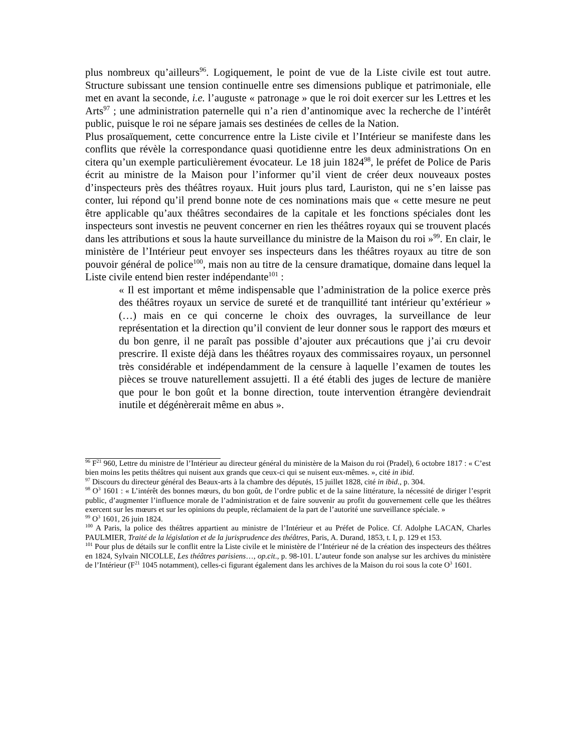plus nombreux qu’ailleurs<sup>96</sup>. Logiquement, le point de vue de la Liste civile est tout autre. Structure subissant une tension continuelle entre ses dimensions publique et patrimoniale, elle met en avant la seconde, i.e. l’auguste « patronage » que le roi doit exercer sur les Lettres et les Arts<sup>97</sup> ; une administration paternelle qui n’a rien d’antinomique avec la recherche de l’intérêt public, puisque le roi ne sépare jamais ses destinées de celles de la Nation.
Plus prosaïquement, cette concurrence entre la Liste civile et l’Intérieur se manifeste dans les conflits que révèle la correspondance quasi quotidienne entre les deux administrations On en citera qu’un exemple particulièrement évocateur. Le 18 juin 1824<sup>98</sup>, le préfet de Police de Paris écrit au ministre de la Maison pour l’informer qu’il vient de créer deux nouveaux postes d’inspecteurs près des théâtres royaux. Huit jours plus tard, Lauriston, qui ne s’en laisse pas conter, lui répond qu’il prend bonne note de ces nominations mais que « cette mesure ne peut être applicable qu’aux théâtres secondaires de la capitale et les fonctions spéciales dont les inspecteurs sont investis ne peuvent concerner en rien les théâtres royaux qui se trouvent placés dans les attributions et sous la haute surveillance du ministre de la Maison du roi »<sup>99</sup>. En clair, le ministère de l’Intérieur peut envoyer ses inspecteurs dans les théâtres royaux au titre de son pouvoir général de police<sup>100</sup>, mais non au titre de la censure dramatique, domaine dans lequel la Liste civile entend bien rester indépendante<sup>101</sup> :
« Il est important et même indispensable que l’administration de la police exerce près des théâtres royaux un service de sureté et de tranquillité tant intérieur qu’extérieur » (…) mais en ce qui concerne le choix des ouvrages, la surveillance de leur représentation et la direction qu’il convient de leur donner sous le rapport des mœurs et du bon genre, il ne paraît pas possible d’ajouter aux précautions que j’ai cru devoir prescrire. Il existe déjà dans les théâtres royaux des commissaires royaux, un personnel très considérable et indépendamment de la censure à laquelle l’examen de toutes les pièces se trouve naturellement assujetti. Il a été établi des juges de lecture de manière que pour le bon goût et la bonne direction, toute intervention étrangère deviendrait inutile et dégénèrerait même en abus ».
<sup>96</sup> F<sup>21</sup> 960, Lettre du ministre de l’Intérieur au directeur général du ministère de la Maison du roi (Pradel), 6 octobre 1817 : « C’est bien moins les petits théâtres qui nuisent aux grands que ceux-ci qui se nuisent eux-mêmes. », cité in ibid.
<sup>97</sup> Discours du directeur général des Beaux-arts à la chambre des députés, 15 juillet 1828, cité in ibid., p. 304.
<sup>98</sup> O<sup>3</sup> 1601 : « L’intérêt des bonnes mœurs, du bon goût, de l’ordre public et de la saine littérature, la nécessité de diriger l’esprit public, d’augmenter l’influence morale de l’administration et de faire souvenir au profit du gouvernement celle que les théâtres exercent sur les mœurs et sur les opinions du peuple, réclamaient de la part de l’autorité une surveillance spéciale. »
<sup>99</sup> O<sup>3</sup> 1601, 26 juin 1824.
<sup>100</sup> A Paris, la police des théâtres appartient au ministre de l’Intérieur et au Préfet de Police. Cf. Adolphe LACAN, Charles PAULMIER, Traité de la législation et de la jurisprudence des théâtres, Paris, A. Durand, 1853, t. I, p. 129 et 153.
<sup>101</sup> Pour plus de détails sur le conflit entre la Liste civile et le ministère de l’Intérieur né de la création des inspecteurs des théâtres en 1824, Sylvain NICOLLE, Les théâtres parisiens…, op.cit., p. 98-101. L’auteur fonde son analyse sur les archives du ministère de l’Intérieur (F<sup>21</sup> 1045 notamment), celles-ci figurant également dans les archives de la Maison du roi sous la cote O<sup>3</sup> 1601.